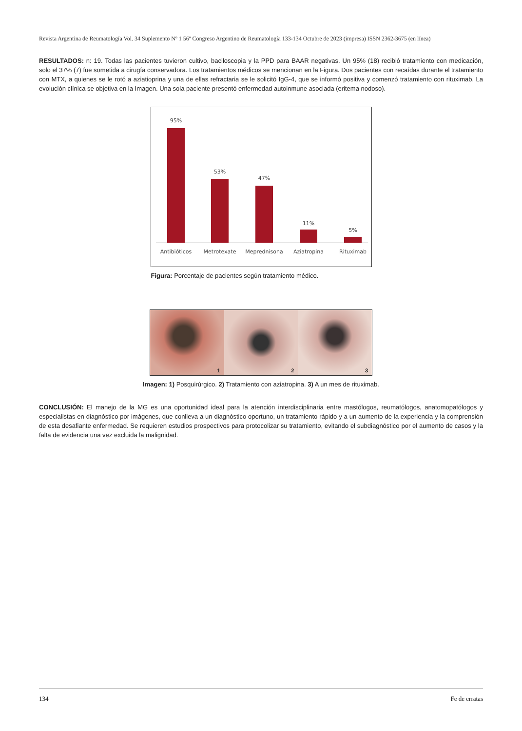Revista Argentina de Reumatología Vol. 34 Suplemento Nº 1 56º Congreso Argentino de Reumatología 133-134 Octubre de 2023 (impresa) ISSN 2362-3675 (en línea)
RESULTADOS: n: 19. Todas las pacientes tuvieron cultivo, baciloscopia y la PPD para BAAR negativas. Un 95% (18) recibió tratamiento con medicación, solo el 37% (7) fue sometida a cirugía conservadora. Los tratamientos médicos se mencionan en la Figura. Dos pacientes con recaídas durante el tratamiento con MTX, a quienes se le rotó a aziatioprina y una de ellas refractaria se le solicitó IgG-4, que se informó positiva y comenzó tratamiento con rituximab. La evolución clínica se objetiva en la Imagen. Una sola paciente presentó enfermedad autoinmune asociada (eritema nodoso).
95%
53%
47%
11%
5%
Antibióticos
Metrotexate
Meprednisona
Aziatropina
Rituximab
Figura: Porcentaje de pacientes según tratamiento médico.
1
2
3
Imagen: 1) Posquirúrgico. 2) Tratamiento con aziatropina. 3) A un mes de rituximab.
CONCLUSIÓN: El manejo de la MG es una oportunidad ideal para la atención interdisciplinaria entre mastólogos, reumatólogos, anatomopatólogos y especialistas en diagnóstico por imágenes, que conlleva a un diagnóstico oportuno, un tratamiento rápido y a un aumento de la experiencia y la comprensión de esta desafiante enfermedad. Se requieren estudios prospectivos para protocolizar su tratamiento, evitando el subdiagnóstico por el aumento de casos y la falta de evidencia una vez excluida la malignidad.
134 Fe de erratas